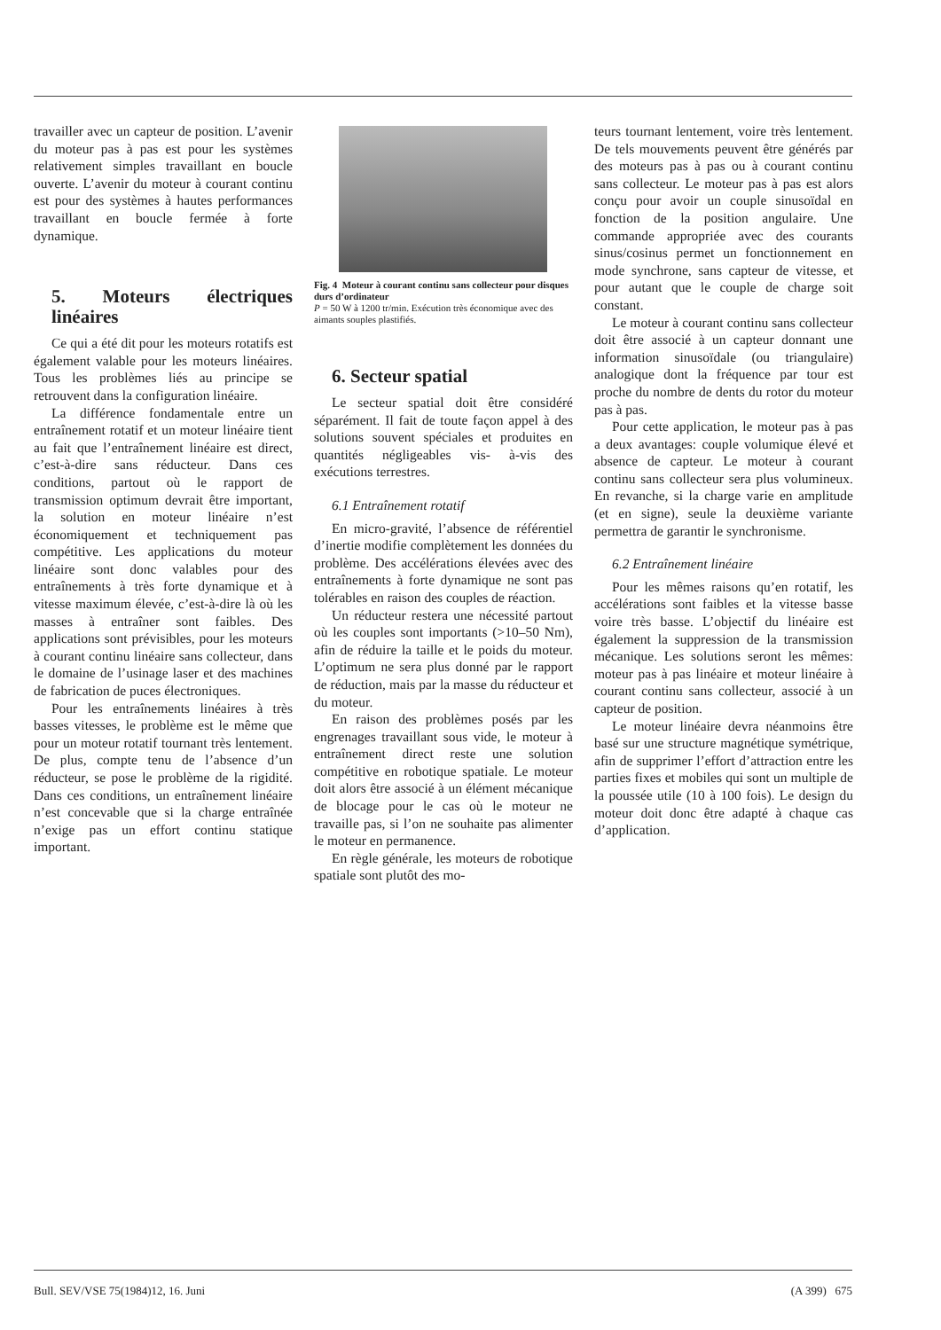travailler avec un capteur de position. L’avenir du moteur pas à pas est pour les systèmes relativement simples travaillant en boucle ouverte. L’avenir du moteur à courant continu est pour des systèmes à hautes performances travaillant en boucle fermée à forte dynamique.
5. Moteurs électriques linéaires
Ce qui a été dit pour les moteurs rotatifs est également valable pour les moteurs linéaires. Tous les problèmes liés au principe se retrouvent dans la configuration linéaire.
La différence fondamentale entre un entraînement rotatif et un moteur linéaire tient au fait que l’entraînement linéaire est direct, c’est-à-dire sans réducteur. Dans ces conditions, partout où le rapport de transmission optimum devrait être important, la solution en moteur linéaire n’est économiquement et techniquement pas compétitive. Les applications du moteur linéaire sont donc valables pour des entraînements à très forte dynamique et à vitesse maximum élevée, c’est-à-dire là où les masses à entraîner sont faibles. Des applications sont prévisibles, pour les moteurs à courant continu linéaire sans collecteur, dans le domaine de l’usinage laser et des machines de fabrication de puces électroniques.
Pour les entraînements linéaires à très basses vitesses, le problème est le même que pour un moteur rotatif tournant très lentement. De plus, compte tenu de l’absence d’un réducteur, se pose le problème de la rigidité. Dans ces conditions, un entraînement linéaire n’est concevable que si la charge entraînée n’exige pas un effort continu statique important.
Fig. 4 Moteur à courant continu sans collecteur pour disques durs d’ordinateur
P = 50 W à 1200 tr/min. Exécution très économique avec des aimants souples plastifiés.
6. Secteur spatial
Le secteur spatial doit être considéré séparément. Il fait de toute façon appel à des solutions souvent spéciales et produites en quantités négligeables vis- à-vis des exécutions terrestres.
6.1 Entraînement rotatif
En micro-gravité, l’absence de référentiel d’inertie modifie complètement les données du problème. Des accélérations élevées avec des entraînements à forte dynamique ne sont pas tolérables en raison des couples de réaction.
Un réducteur restera une nécessité partout où les couples sont importants (>10–50 Nm), afin de réduire la taille et le poids du moteur. L’optimum ne sera plus donné par le rapport de réduction, mais par la masse du réducteur et du moteur.
En raison des problèmes posés par les engrenages travaillant sous vide, le moteur à entraînement direct reste une solution compétitive en robotique spatiale. Le moteur doit alors être associé à un élément mécanique de blocage pour le cas où le moteur ne travaille pas, si l’on ne souhaite pas alimenter le moteur en permanence.
En règle générale, les moteurs de robotique spatiale sont plutôt des mo-
teurs tournant lentement, voire très lentement. De tels mouvements peuvent être générés par des moteurs pas à pas ou à courant continu sans collecteur. Le moteur pas à pas est alors conçu pour avoir un couple sinusoïdal en fonction de la position angulaire. Une commande appropriée avec des courants sinus/cosinus permet un fonctionnement en mode synchrone, sans capteur de vitesse, et pour autant que le couple de charge soit constant.
Le moteur à courant continu sans collecteur doit être associé à un capteur donnant une information sinusoïdale (ou triangulaire) analogique dont la fréquence par tour est proche du nombre de dents du rotor du moteur pas à pas.
Pour cette application, le moteur pas à pas a deux avantages: couple volumique élevé et absence de capteur. Le moteur à courant continu sans collecteur sera plus volumineux. En revanche, si la charge varie en amplitude (et en signe), seule la deuxième variante permettra de garantir le synchronisme.
6.2 Entraînement linéaire
Pour les mêmes raisons qu’en rotatif, les accélérations sont faibles et la vitesse basse voire très basse. L’objectif du linéaire est également la suppression de la transmission mécanique. Les solutions seront les mêmes: moteur pas à pas linéaire et moteur linéaire à courant continu sans collecteur, associé à un capteur de position.
Le moteur linéaire devra néanmoins être basé sur une structure magnétique symétrique, afin de supprimer l’effort d’attraction entre les parties fixes et mobiles qui sont un multiple de la poussée utile (10 à 100 fois). Le design du moteur doit donc être adapté à chaque cas d’application.
Bull. SEV/VSE 75(1984)12, 16. Juni (A 399) 675